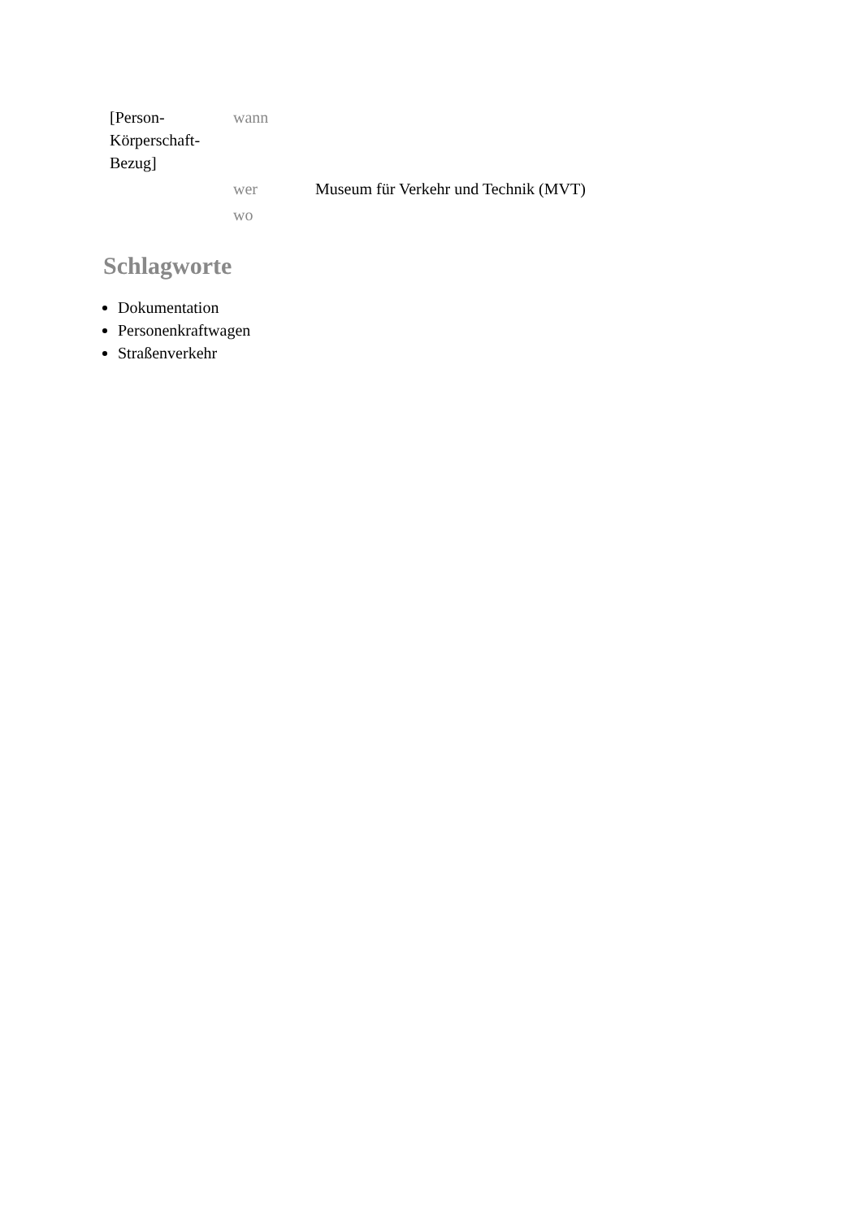| [Person-Körperschaft-Bezug] | wann | |
| | wer | Museum für Verkehr und Technik (MVT) |
| | wo | |
Schlagworte
Dokumentation
Personenkraftwagen
Straßenverkehr